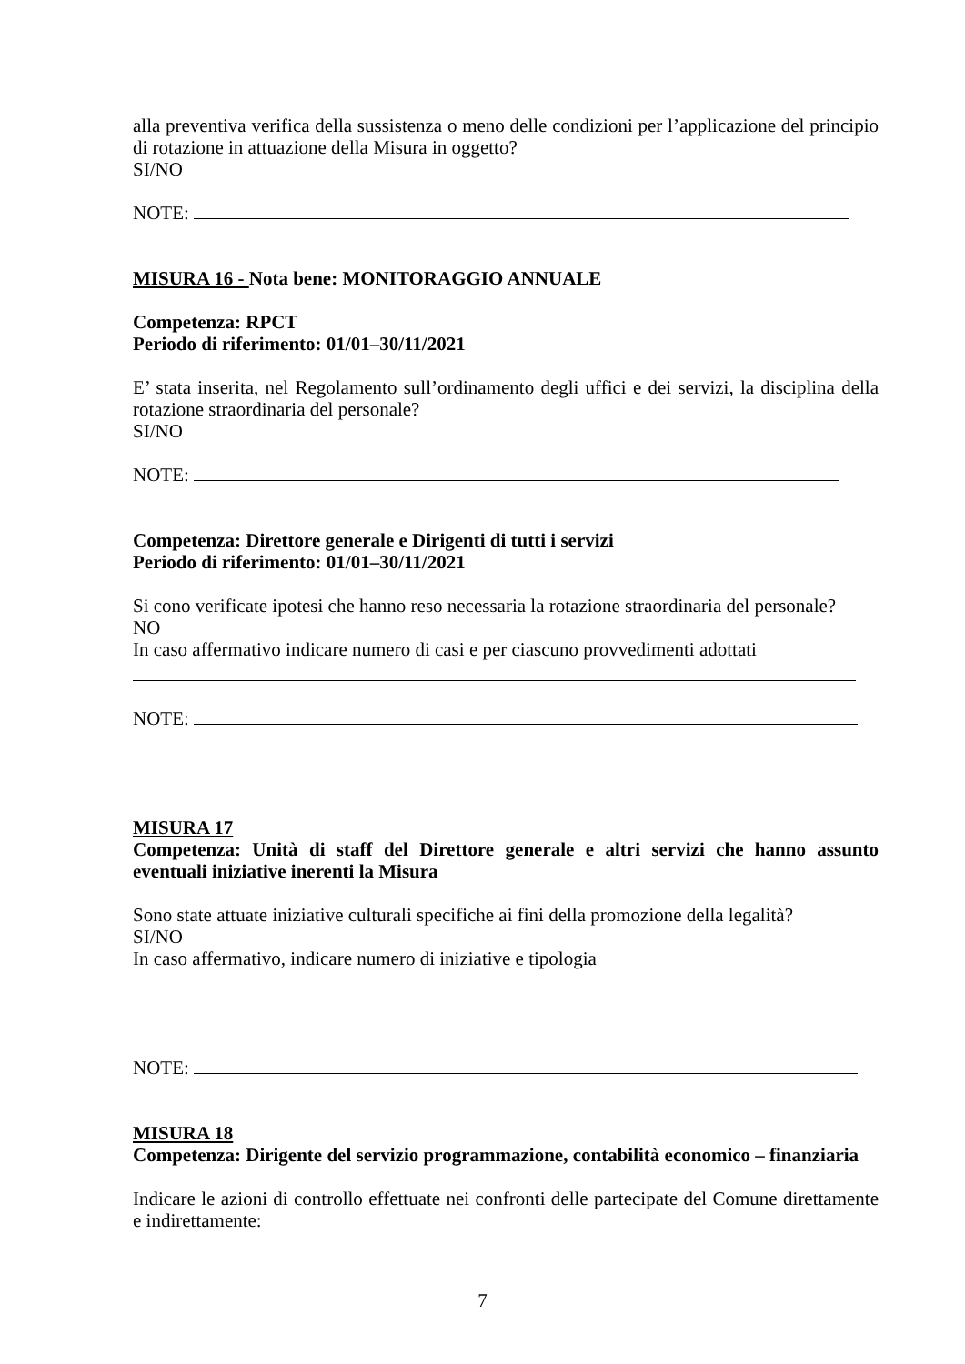alla preventiva verifica della sussistenza o meno delle condizioni per l’applicazione del principio di rotazione in attuazione della Misura in oggetto?
SI/NO
NOTE:
MISURA 16 - Nota bene: MONITORAGGIO ANNUALE
Competenza: RPCT
Periodo di riferimento: 01/01–30/11/2021
E’ stata inserita, nel Regolamento sull’ordinamento degli uffici e dei servizi, la disciplina della rotazione straordinaria del personale?
SI/NO
NOTE:
Competenza: Direttore generale e Dirigenti di tutti i servizi
Periodo di riferimento: 01/01–30/11/2021
Si cono verificate ipotesi che hanno reso necessaria la rotazione straordinaria del personale?
NO
In caso affermativo indicare numero di casi e per ciascuno provvedimenti adottati
NOTE:
MISURA 17
Competenza: Unità di staff del Direttore generale e altri servizi che hanno assunto eventuali iniziative inerenti la Misura
Sono state attuate iniziative culturali specifiche ai fini della promozione della legalità?
SI/NO
In caso affermativo, indicare numero di iniziative e tipologia
NOTE:
MISURA 18
Competenza: Dirigente del servizio programmazione, contabilità economico – finanziaria
Indicare le azioni di controllo effettuate nei confronti delle partecipate del Comune direttamente e indirettamente:
7